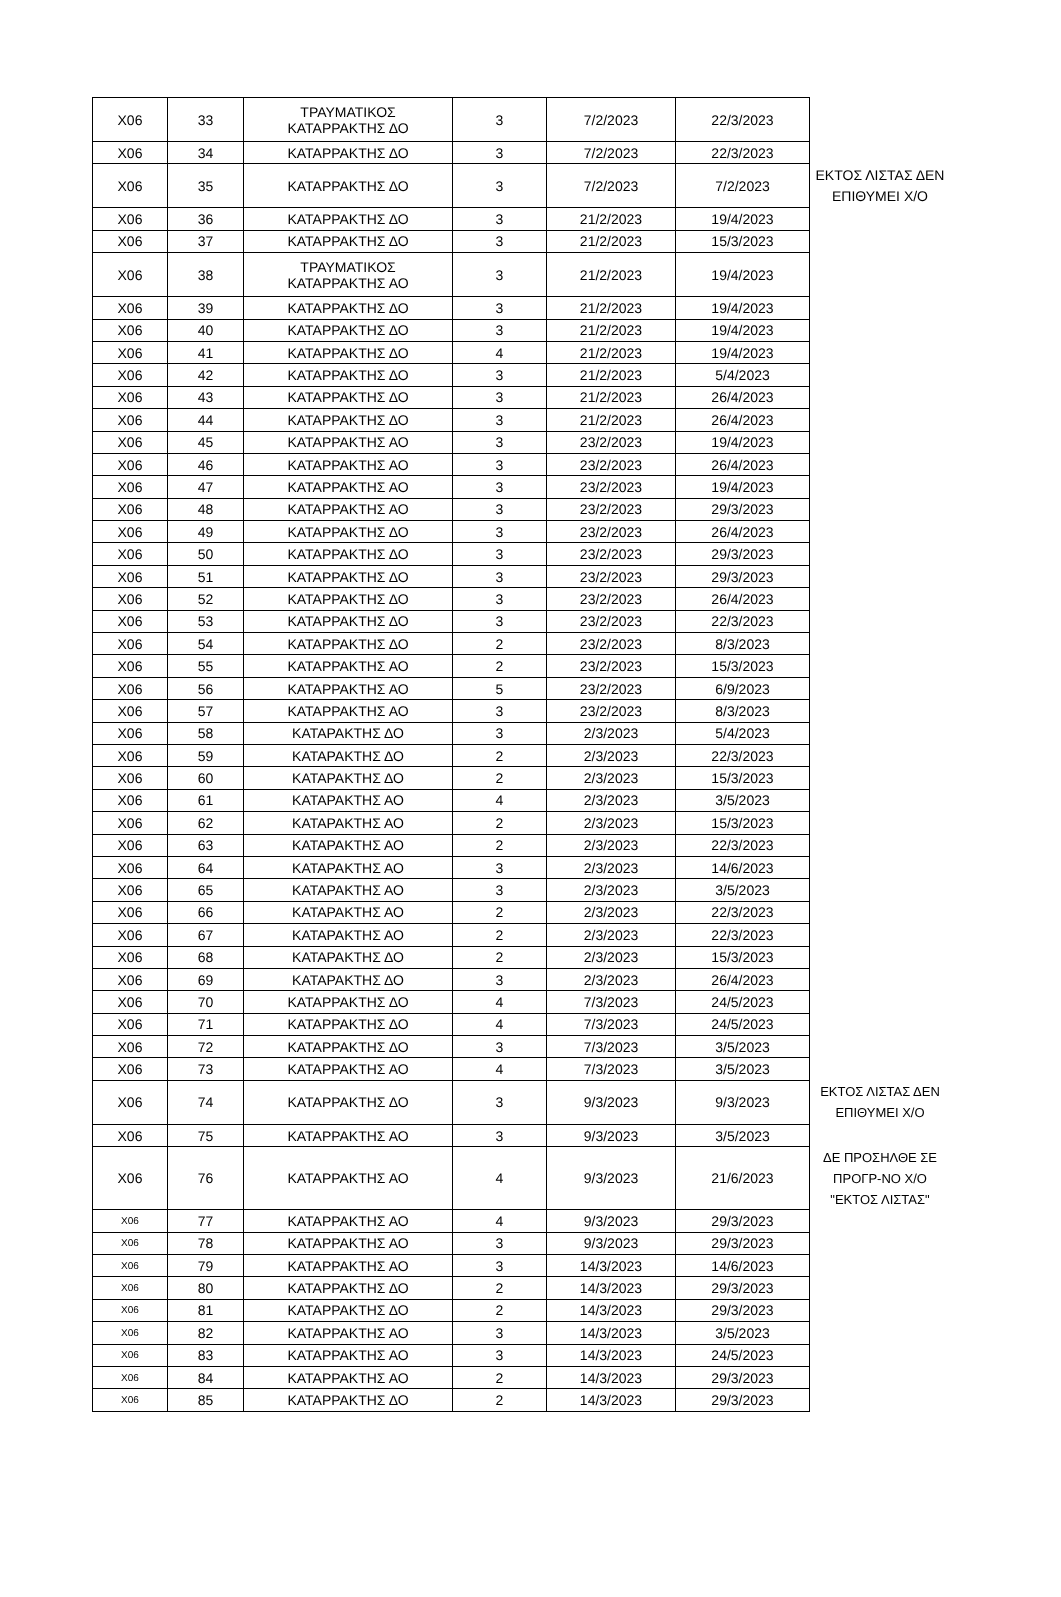| X06 | 33 | ΤΡΑΥΜΑΤΙΚΟΣ ΚΑΤΑΡΡΑΚΤΗΣ ΔΟ | 3 | 7/2/2023 | 22/3/2023 | |
| X06 | 34 | ΚΑΤΑΡΡΑΚΤΗΣ ΔΟ | 3 | 7/2/2023 | 22/3/2023 | |
| X06 | 35 | ΚΑΤΑΡΡΑΚΤΗΣ ΔΟ | 3 | 7/2/2023 | 7/2/2023 | ΕΚΤΟΣ ΛΙΣΤΑΣ ΔΕΝ ΕΠΙΘΥΜΕΙ Χ/Ο |
| X06 | 36 | ΚΑΤΑΡΡΑΚΤΗΣ ΔΟ | 3 | 21/2/2023 | 19/4/2023 | |
| X06 | 37 | ΚΑΤΑΡΡΑΚΤΗΣ ΔΟ | 3 | 21/2/2023 | 15/3/2023 | |
| X06 | 38 | ΤΡΑΥΜΑΤΙΚΟΣ ΚΑΤΑΡΡΑΚΤΗΣ ΑΟ | 3 | 21/2/2023 | 19/4/2023 | |
| X06 | 39 | ΚΑΤΑΡΡΑΚΤΗΣ ΔΟ | 3 | 21/2/2023 | 19/4/2023 | |
| X06 | 40 | ΚΑΤΑΡΡΑΚΤΗΣ ΔΟ | 3 | 21/2/2023 | 19/4/2023 | |
| X06 | 41 | ΚΑΤΑΡΡΑΚΤΗΣ ΔΟ | 4 | 21/2/2023 | 19/4/2023 | |
| X06 | 42 | ΚΑΤΑΡΡΑΚΤΗΣ ΔΟ | 3 | 21/2/2023 | 5/4/2023 | |
| X06 | 43 | ΚΑΤΑΡΡΑΚΤΗΣ ΔΟ | 3 | 21/2/2023 | 26/4/2023 | |
| X06 | 44 | ΚΑΤΑΡΡΑΚΤΗΣ ΔΟ | 3 | 21/2/2023 | 26/4/2023 | |
| X06 | 45 | ΚΑΤΑΡΡΑΚΤΗΣ ΑΟ | 3 | 23/2/2023 | 19/4/2023 | |
| X06 | 46 | ΚΑΤΑΡΡΑΚΤΗΣ ΑΟ | 3 | 23/2/2023 | 26/4/2023 | |
| X06 | 47 | ΚΑΤΑΡΡΑΚΤΗΣ ΑΟ | 3 | 23/2/2023 | 19/4/2023 | |
| X06 | 48 | ΚΑΤΑΡΡΑΚΤΗΣ ΑΟ | 3 | 23/2/2023 | 29/3/2023 | |
| X06 | 49 | ΚΑΤΑΡΡΑΚΤΗΣ ΔΟ | 3 | 23/2/2023 | 26/4/2023 | |
| X06 | 50 | ΚΑΤΑΡΡΑΚΤΗΣ ΔΟ | 3 | 23/2/2023 | 29/3/2023 | |
| X06 | 51 | ΚΑΤΑΡΡΑΚΤΗΣ ΔΟ | 3 | 23/2/2023 | 29/3/2023 | |
| X06 | 52 | ΚΑΤΑΡΡΑΚΤΗΣ ΔΟ | 3 | 23/2/2023 | 26/4/2023 | |
| X06 | 53 | ΚΑΤΑΡΡΑΚΤΗΣ ΔΟ | 3 | 23/2/2023 | 22/3/2023 | |
| X06 | 54 | ΚΑΤΑΡΡΑΚΤΗΣ ΔΟ | 2 | 23/2/2023 | 8/3/2023 | |
| X06 | 55 | ΚΑΤΑΡΡΑΚΤΗΣ ΑΟ | 2 | 23/2/2023 | 15/3/2023 | |
| X06 | 56 | ΚΑΤΑΡΡΑΚΤΗΣ ΑΟ | 5 | 23/2/2023 | 6/9/2023 | |
| X06 | 57 | ΚΑΤΑΡΡΑΚΤΗΣ ΑΟ | 3 | 23/2/2023 | 8/3/2023 | |
| X06 | 58 | ΚΑΤΑΡΑΚΤΗΣ ΔΟ | 3 | 2/3/2023 | 5/4/2023 | |
| X06 | 59 | ΚΑΤΑΡΑΚΤΗΣ ΔΟ | 2 | 2/3/2023 | 22/3/2023 | |
| X06 | 60 | ΚΑΤΑΡΑΚΤΗΣ ΔΟ | 2 | 2/3/2023 | 15/3/2023 | |
| X06 | 61 | ΚΑΤΑΡΑΚΤΗΣ ΑΟ | 4 | 2/3/2023 | 3/5/2023 | |
| X06 | 62 | ΚΑΤΑΡΑΚΤΗΣ ΑΟ | 2 | 2/3/2023 | 15/3/2023 | |
| X06 | 63 | ΚΑΤΑΡΑΚΤΗΣ ΑΟ | 2 | 2/3/2023 | 22/3/2023 | |
| X06 | 64 | ΚΑΤΑΡΑΚΤΗΣ ΑΟ | 3 | 2/3/2023 | 14/6/2023 | |
| X06 | 65 | ΚΑΤΑΡΑΚΤΗΣ ΑΟ | 3 | 2/3/2023 | 3/5/2023 | |
| X06 | 66 | ΚΑΤΑΡΑΚΤΗΣ ΑΟ | 2 | 2/3/2023 | 22/3/2023 | |
| X06 | 67 | ΚΑΤΑΡΑΚΤΗΣ ΑΟ | 2 | 2/3/2023 | 22/3/2023 | |
| X06 | 68 | ΚΑΤΑΡΑΚΤΗΣ ΔΟ | 2 | 2/3/2023 | 15/3/2023 | |
| X06 | 69 | ΚΑΤΑΡΑΚΤΗΣ ΔΟ | 3 | 2/3/2023 | 26/4/2023 | |
| X06 | 70 | ΚΑΤΑΡΡΑΚΤΗΣ ΔΟ | 4 | 7/3/2023 | 24/5/2023 | |
| X06 | 71 | ΚΑΤΑΡΡΑΚΤΗΣ ΔΟ | 4 | 7/3/2023 | 24/5/2023 | |
| X06 | 72 | ΚΑΤΑΡΡΑΚΤΗΣ ΔΟ | 3 | 7/3/2023 | 3/5/2023 | |
| X06 | 73 | ΚΑΤΑΡΡΑΚΤΗΣ ΑΟ | 4 | 7/3/2023 | 3/5/2023 | |
| X06 | 74 | ΚΑΤΑΡΡΑΚΤΗΣ ΔΟ | 3 | 9/3/2023 | 9/3/2023 | ΕΚΤΟΣ ΛΙΣΤΑΣ ΔΕΝ ΕΠΙΘΥΜΕΙ Χ/Ο |
| X06 | 75 | ΚΑΤΑΡΡΑΚΤΗΣ ΑΟ | 3 | 9/3/2023 | 3/5/2023 | |
| X06 | 76 | ΚΑΤΑΡΡΑΚΤΗΣ ΑΟ | 4 | 9/3/2023 | 21/6/2023 | ΔΕ ΠΡΟΣΗΛΘΕ ΣΕ ΠΡΟΓΡ-ΝΟ Χ/Ο "ΕΚΤΟΣ ΛΙΣΤΑΣ" |
| X06 | 77 | ΚΑΤΑΡΡΑΚΤΗΣ ΑΟ | 4 | 9/3/2023 | 29/3/2023 | |
| X06 | 78 | ΚΑΤΑΡΡΑΚΤΗΣ ΑΟ | 3 | 9/3/2023 | 29/3/2023 | |
| X06 | 79 | ΚΑΤΑΡΡΑΚΤΗΣ ΑΟ | 3 | 14/3/2023 | 14/6/2023 | |
| X06 | 80 | ΚΑΤΑΡΡΑΚΤΗΣ ΔΟ | 2 | 14/3/2023 | 29/3/2023 | |
| X06 | 81 | ΚΑΤΑΡΡΑΚΤΗΣ ΔΟ | 2 | 14/3/2023 | 29/3/2023 | |
| X06 | 82 | ΚΑΤΑΡΡΑΚΤΗΣ ΑΟ | 3 | 14/3/2023 | 3/5/2023 | |
| X06 | 83 | ΚΑΤΑΡΡΑΚΤΗΣ ΑΟ | 3 | 14/3/2023 | 24/5/2023 | |
| X06 | 84 | ΚΑΤΑΡΡΑΚΤΗΣ ΑΟ | 2 | 14/3/2023 | 29/3/2023 | |
| X06 | 85 | ΚΑΤΑΡΡΑΚΤΗΣ ΔΟ | 2 | 14/3/2023 | 29/3/2023 | |